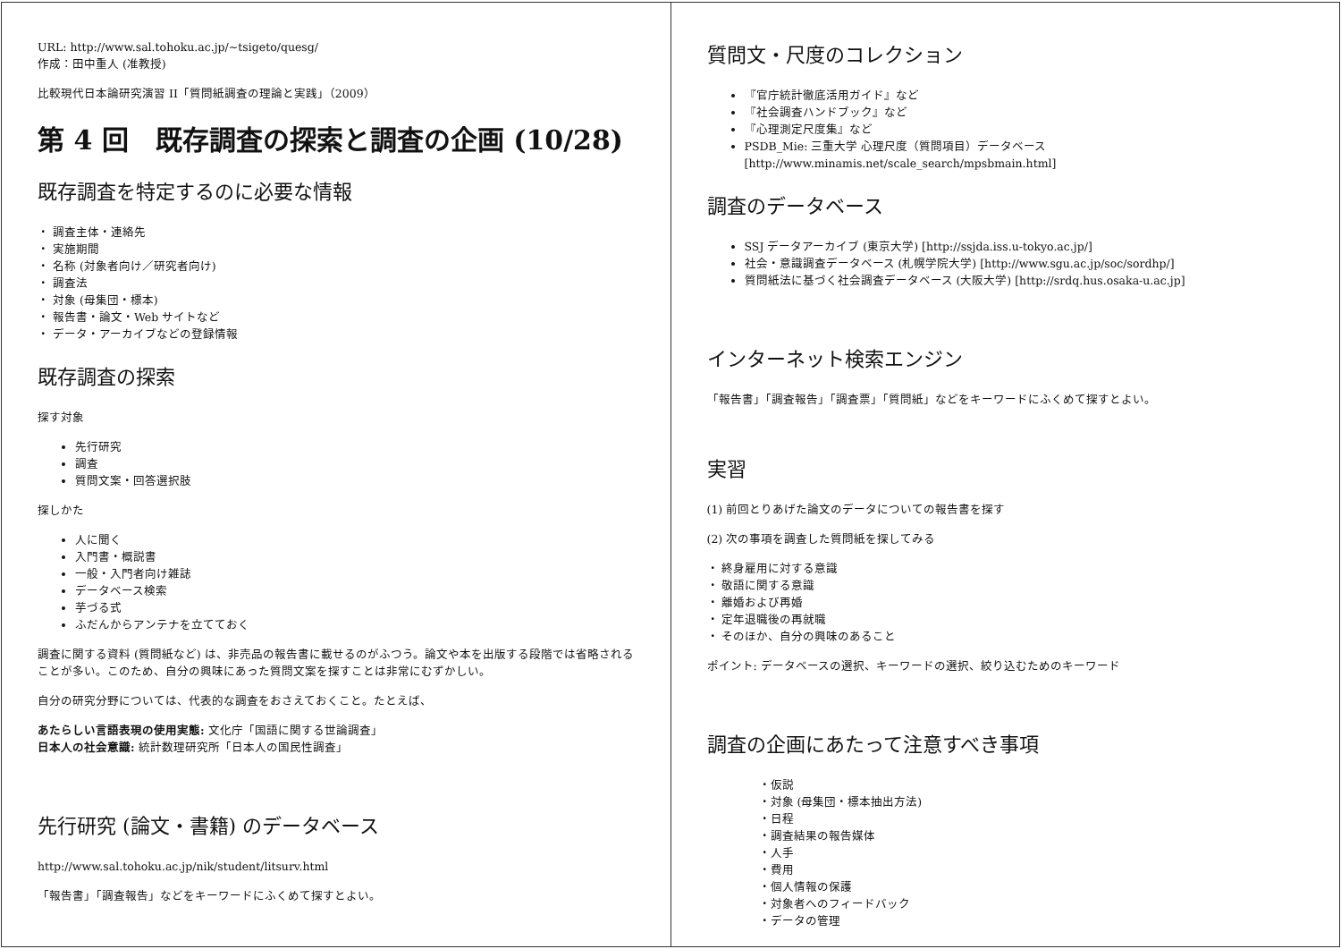URL: http://www.sal.tohoku.ac.jp/~tsigeto/quesg/
作成：田中重人 (准教授)
比較現代日本論研究演習 II「質問紙調査の理論と実践」（2009）
第 4 回　既存調査の探索と調査の企画 (10/28)
既存調査を特定するのに必要な情報
・ 調査主体・連絡先
・ 実施期間
・ 名称 (対象者向け／研究者向け)
・ 調査法
・ 対象 (母集団・標本)
・ 報告書・論文・Web サイトなど
・ データ・アーカイブなどの登録情報
既存調査の探索
探す対象
先行研究
調査
質問文案・回答選択肢
探しかた
人に聞く
入門書・概説書
一般・入門者向け雑誌
データベース検索
芋づる式
ふだんからアンテナを立てておく
調査に関する資料 (質問紙など) は、非売品の報告書に載せるのがふつう。論文や本を出版する段階では省略されることが多い。このため、自分の興味にあった質問文案を探すことは非常にむずかしい。
自分の研究分野については、代表的な調査をおさえておくこと。たとえば、
あたらしい言語表現の使用実態: 文化庁「国語に関する世論調査」
日本人の社会意識: 統計数理研究所「日本人の国民性調査」
先行研究 (論文・書籍) のデータベース
http://www.sal.tohoku.ac.jp/nik/student/litsurv.html
「報告書」「調査報告」などをキーワードにふくめて探すとよい。
質問文・尺度のコレクション
『官庁統計徹底活用ガイド』など
『社会調査ハンドブック』など
『心理測定尺度集』など
PSDB_Mie: 三重大学 心理尺度（質問項目）データベース
[http://www.minamis.net/scale_search/mpsbmain.html]
調査のデータベース
SSJ データアーカイブ (東京大学) [http://ssjda.iss.u-tokyo.ac.jp/]
社会・意識調査データベース (札幌学院大学) [http://www.sgu.ac.jp/soc/sordhp/]
質問紙法に基づく社会調査データベース (大阪大学) [http://srdq.hus.osaka-u.ac.jp]
インターネット検索エンジン
「報告書」「調査報告」「調査票」「質問紙」などをキーワードにふくめて探すとよい。
実習
(1) 前回とりあげた論文のデータについての報告書を探す
(2) 次の事項を調査した質問紙を探してみる
・ 終身雇用に対する意識
・ 敬語に関する意識
・ 離婚および再婚
・ 定年退職後の再就職
・ そのほか、自分の興味のあること
ポイント: データベースの選択、キーワードの選択、絞り込むためのキーワード
調査の企画にあたって注意すべき事項
・仮説
・対象 (母集団・標本抽出方法)
・日程
・調査結果の報告媒体
・人手
・費用
・個人情報の保護
・対象者へのフィードバック
・データの管理